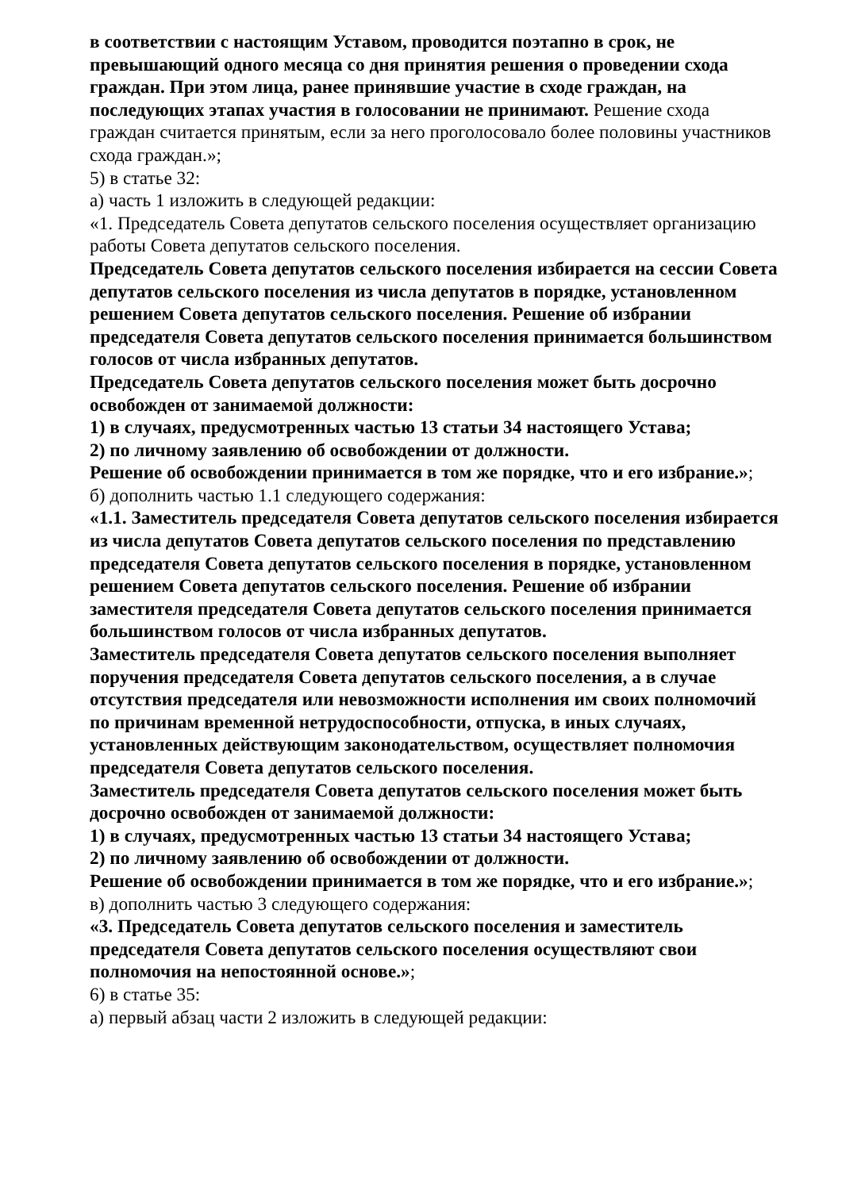в соответствии с настоящим Уставом, проводится поэтапно в срок, не превышающий одного месяца со дня принятия решения о проведении схода граждан. При этом лица, ранее принявшие участие в сходе граждан, на последующих этапах участия в голосовании не принимают. Решение схода граждан считается принятым, если за него проголосовало более половины участников схода граждан.»;
5) в статье 32:
а) часть 1 изложить в следующей редакции:
«1. Председатель Совета депутатов сельского поселения осуществляет организацию работы Совета депутатов сельского поселения.
Председатель Совета депутатов сельского поселения избирается на сессии Совета депутатов сельского поселения из числа депутатов в порядке, установленном решением Совета депутатов сельского поселения. Решение об избрании председателя Совета депутатов сельского поселения принимается большинством голосов от числа избранных депутатов.
Председатель Совета депутатов сельского поселения может быть досрочно освобожден от занимаемой должности:
1) в случаях, предусмотренных частью 13 статьи 34 настоящего Устава;
2) по личному заявлению об освобождении от должности.
Решение об освобождении принимается в том же порядке, что и его избрание.»;
б) дополнить частью 1.1 следующего содержания:
«1.1. Заместитель председателя Совета депутатов сельского поселения избирается из числа депутатов Совета депутатов сельского поселения по представлению председателя Совета депутатов сельского поселения в порядке, установленном решением Совета депутатов сельского поселения. Решение об избрании заместителя председателя Совета депутатов сельского поселения принимается большинством голосов от числа избранных депутатов.
Заместитель председателя Совета депутатов сельского поселения выполняет поручения председателя Совета депутатов сельского поселения, а в случае отсутствия председателя или невозможности исполнения им своих полномочий по причинам временной нетрудоспособности, отпуска, в иных случаях, установленных действующим законодательством, осуществляет полномочия председателя Совета депутатов сельского поселения.
Заместитель председателя Совета депутатов сельского поселения может быть досрочно освобожден от занимаемой должности:
1) в случаях, предусмотренных частью 13 статьи 34 настоящего Устава;
2) по личному заявлению об освобождении от должности.
Решение об освобождении принимается в том же порядке, что и его избрание.»;
в) дополнить частью 3 следующего содержания:
«3. Председатель Совета депутатов сельского поселения и заместитель председателя Совета депутатов сельского поселения осуществляют свои полномочия на непостоянной основе.»;
6) в статье 35:
а) первый абзац части 2 изложить в следующей редакции: